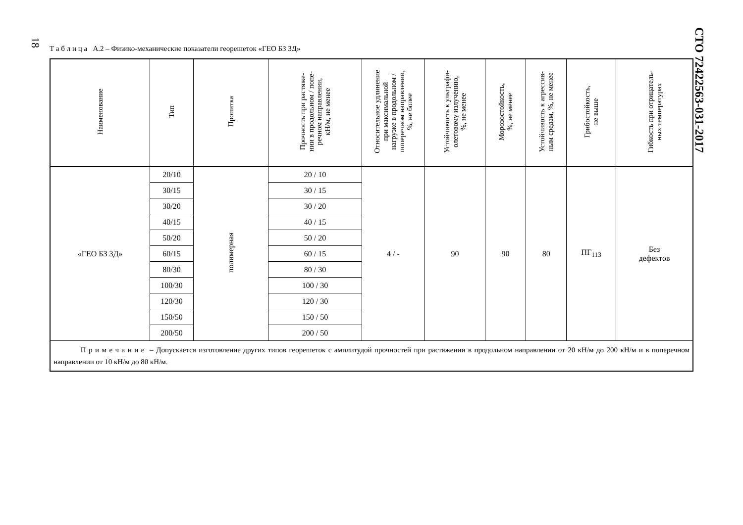18
СТО 72422563-031-2017
Т а б л и ц а А.2 – Физико-механические показатели георешеток «ГЕО БЗ 3Д»
| Наименование | Тип | Пропитка | Прочность при растяже- нии в продольном / попе- речном направлении, кН/м, не менее | Относительное удлинение при максимальной нагрузке в продольном / поперечном направлении, %, не более | Устойчивость к ультрафи- олетовому излучению, %, не менее | Морозостойкость, %, не менее | Устойчивость к агрессив- ным средам, %, не менее | Грибостойкость, не выше | Гибкость при отрицатель- ных температурах |
| --- | --- | --- | --- | --- | --- | --- | --- | --- | --- |
| «ГЕО БЗ 3Д» | 20/10 | полимерная | 20 / 10 | 4 / - | 90 | 90 | 80 | ПГ<sub>113</sub> | Без дефектов |
| | 30/15 | | 30 / 15 | | | | | | |
| | 30/20 | | 30 / 20 | | | | | | |
| | 40/15 | | 40 / 15 | | | | | | |
| | 50/20 | | 50 / 20 | | | | | | |
| | 60/15 | | 60 / 15 | | | | | | |
| | 80/30 | | 80 / 30 | | | | | | |
| | 100/30 | | 100 / 30 | | | | | | |
| | 120/30 | | 120 / 30 | | | | | | |
| | 150/50 | | 150 / 50 | | | | | | |
| | 200/50 | | 200 / 50 | | | | | | |
| П р и м е ч а н и е – Допускается изготовление других типов георешеток с амплитудой прочностей при растяжении в продольном направлении от 20 кН/м до 200 кН/м и в поперечном направлении от 10 кН/м до 80 кН/м. | | | | | | | | | |